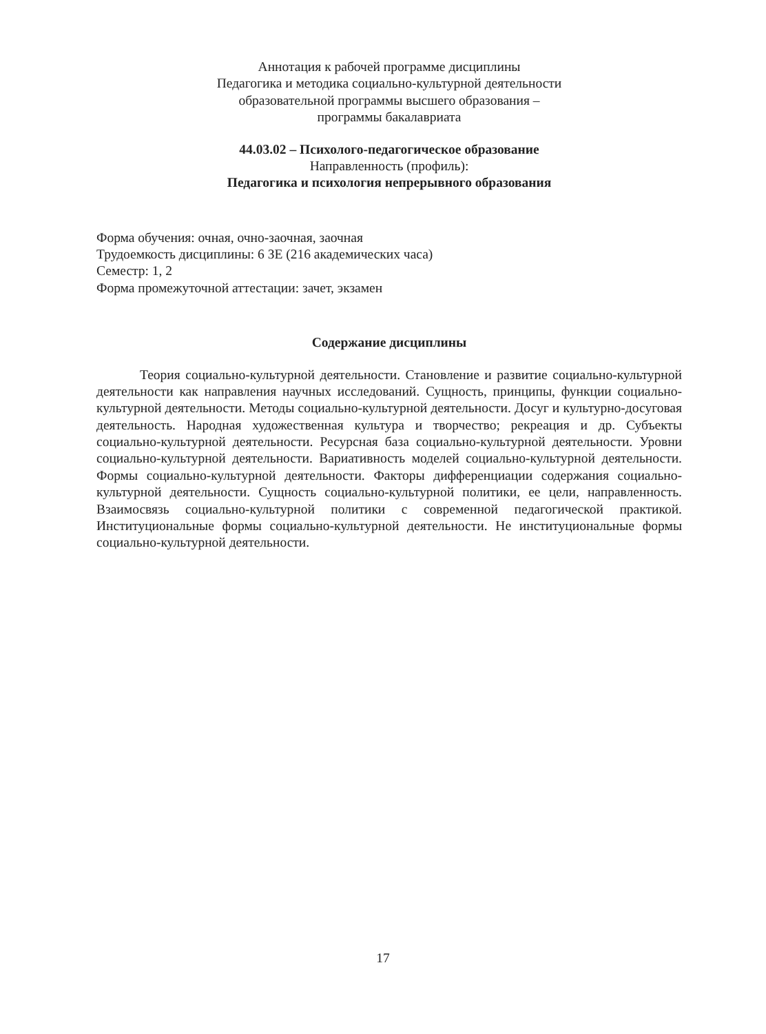Аннотация к рабочей программе дисциплины
Педагогика и методика социально-культурной деятельности
образовательной программы высшего образования –
программы бакалавриата
44.03.02 – Психолого-педагогическое образование
Направленность (профиль):
Педагогика и психология непрерывного образования
Форма обучения: очная, очно-заочная, заочная
Трудоемкость дисциплины: 6 ЗЕ (216 академических часа)
Семестр: 1, 2
Форма промежуточной аттестации: зачет, экзамен
Содержание дисциплины
Теория социально-культурной деятельности. Становление и развитие социально-культурной деятельности как направления научных исследований. Сущность, принципы, функции социально-культурной деятельности. Методы социально-культурной деятельности. Досуг и культурно-досуговая деятельность. Народная художественная культура и творчество; рекреация и др. Субъекты социально-культурной деятельности. Ресурсная база социально-культурной деятельности. Уровни социально-культурной деятельности. Вариативность моделей социально-культурной деятельности. Формы социально-культурной деятельности. Факторы дифференциации содержания социально-культурной деятельности. Сущность социально-культурной политики, ее цели, направленность. Взаимосвязь социально-культурной политики с современной педагогической практикой. Институциональные формы социально-культурной деятельности. Не институциональные формы социально-культурной деятельности.
17